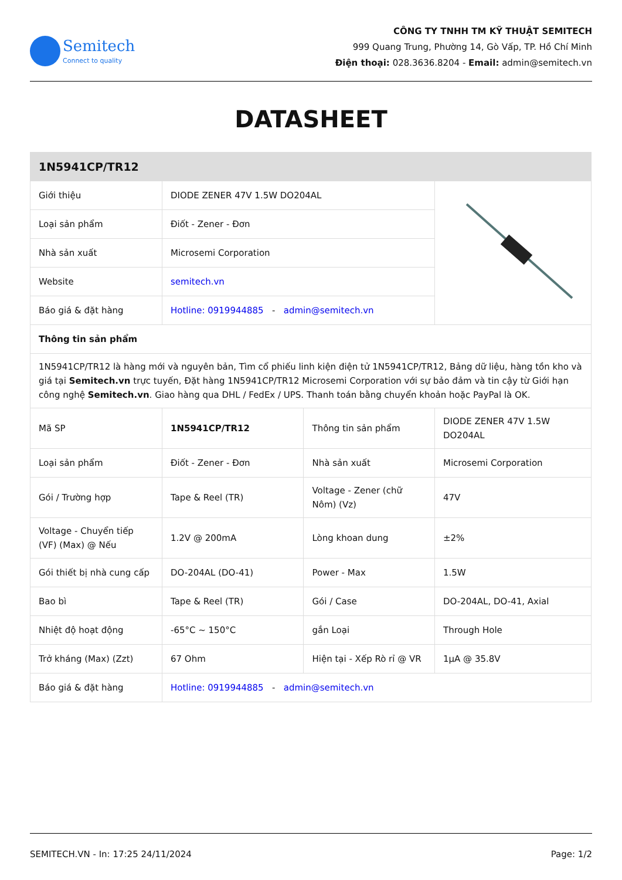Semitech
Connect to quality
CÔNG TY TNHH TM KỸ THUẬT SEMITECH
999 Quang Trung, Phường 14, Gò Vấp, TP. Hồ Chí Minh
Điện thoại: 028.3636.8204 - Email: admin@semitech.vn
DATASHEET
| 1N5941CP/TR12 | | | |
| --- | --- | --- | --- |
| Giới thiệu | DIODE ZENER 47V 1.5W DO204AL | | |
| Loại sản phẩm | Điốt - Zener - Đơn | | |
| Nhà sản xuất | Microsemi Corporation | | |
| Website | semitech.vn | | |
| Báo giá & đặt hàng | Hotline: 0919944885 - admin@semitech.vn | | |
| Thông tin sản phẩm | | | |
| 1N5941CP/TR12 là hàng mới và nguyên bản, Tìm cổ phiếu linh kiện điện tử 1N5941CP/TR12, Bảng dữ liệu, hàng tồn kho và giá tại Semitech.vn trực tuyến, Đặt hàng 1N5941CP/TR12 Microsemi Corporation với sự bảo đảm và tin cậy từ Giới hạn công nghệ Semitech.vn . Giao hàng qua DHL / FedEx / UPS. Thanh toán bằng chuyển khoản hoặc PayPal là OK. | | | |
| Mã SP | 1N5941CP/TR12 | Thông tin sản phẩm | DIODE ZENER 47V 1.5W DO204AL |
| Loại sản phẩm | Điốt - Zener - Đơn | Nhà sản xuất | Microsemi Corporation |
| Gói / Trường hợp | Tape & Reel (TR) | Voltage - Zener (chữ Nôm) (Vz) | 47V |
| Voltage - Chuyển tiếp (VF) (Max) @ Nếu | 1.2V @ 200mA | Lòng khoan dung | ±2% |
| Gói thiết bị nhà cung cấp | DO-204AL (DO-41) | Power - Max | 1.5W |
| Bao bì | Tape & Reel (TR) | Gói / Case | DO-204AL, DO-41, Axial |
| Nhiệt độ hoạt động | -65°C ~ 150°C | gắn Loại | Through Hole |
| Trở kháng (Max) (Zzt) | 67 Ohm | Hiện tại - Xếp Rò rỉ @ VR | 1µA @ 35.8V |
| Báo giá & đặt hàng | Hotline: 0919944885 - admin@semitech.vn | | |
SEMITECH.VN - In: 17:25 24/11/2024 Page: 1/2